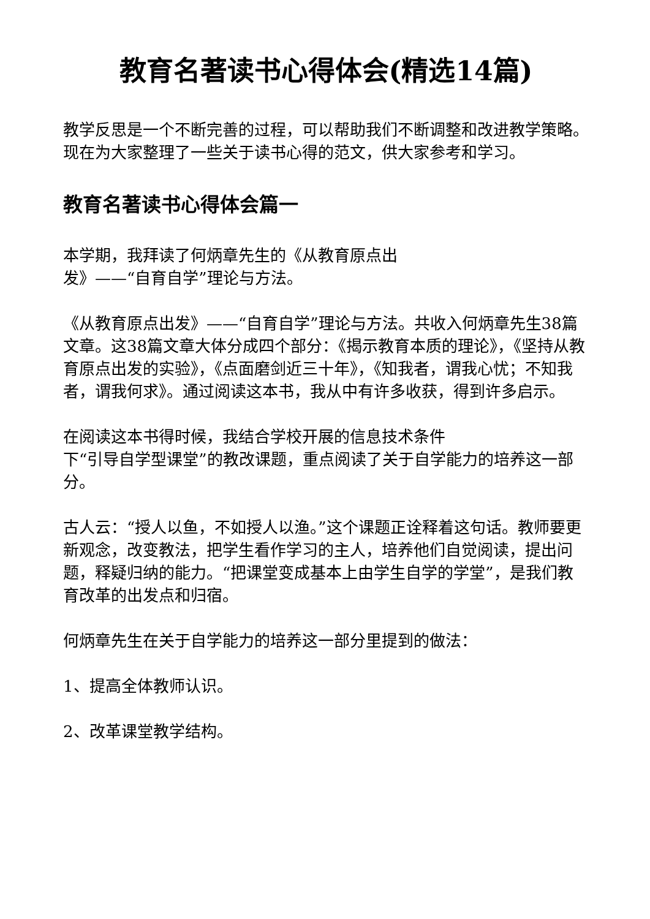教育名著读书心得体会(精选14篇)
教学反思是一个不断完善的过程，可以帮助我们不断调整和改进教学策略。现在为大家整理了一些关于读书心得的范文，供大家参考和学习。
教育名著读书心得体会篇一
本学期，我拜读了何炳章先生的《从教育原点出
发》——“自育自学”理论与方法。
《从教育原点出发》——“自育自学”理论与方法。共收入何炳章先生38篇文章。这38篇文章大体分成四个部分：《揭示教育本质的理论》，《坚持从教育原点出发的实验》，《点面磨剑近三十年》，《知我者，谓我心忧；不知我者，谓我何求》。通过阅读这本书，我从中有许多收获，得到许多启示。
在阅读这本书得时候，我结合学校开展的信息技术条件
下“引导自学型课堂”的教改课题，重点阅读了关于自学能力的培养这一部分。
古人云：“授人以鱼，不如授人以渔。”这个课题正诠释着这句话。教师要更新观念，改变教法，把学生看作学习的主人，培养他们自觉阅读，提出问题，释疑归纳的能力。“把课堂变成基本上由学生自学的学堂”，是我们教育改革的出发点和归宿。
何炳章先生在关于自学能力的培养这一部分里提到的做法：
1、提高全体教师认识。
2、改革课堂教学结构。